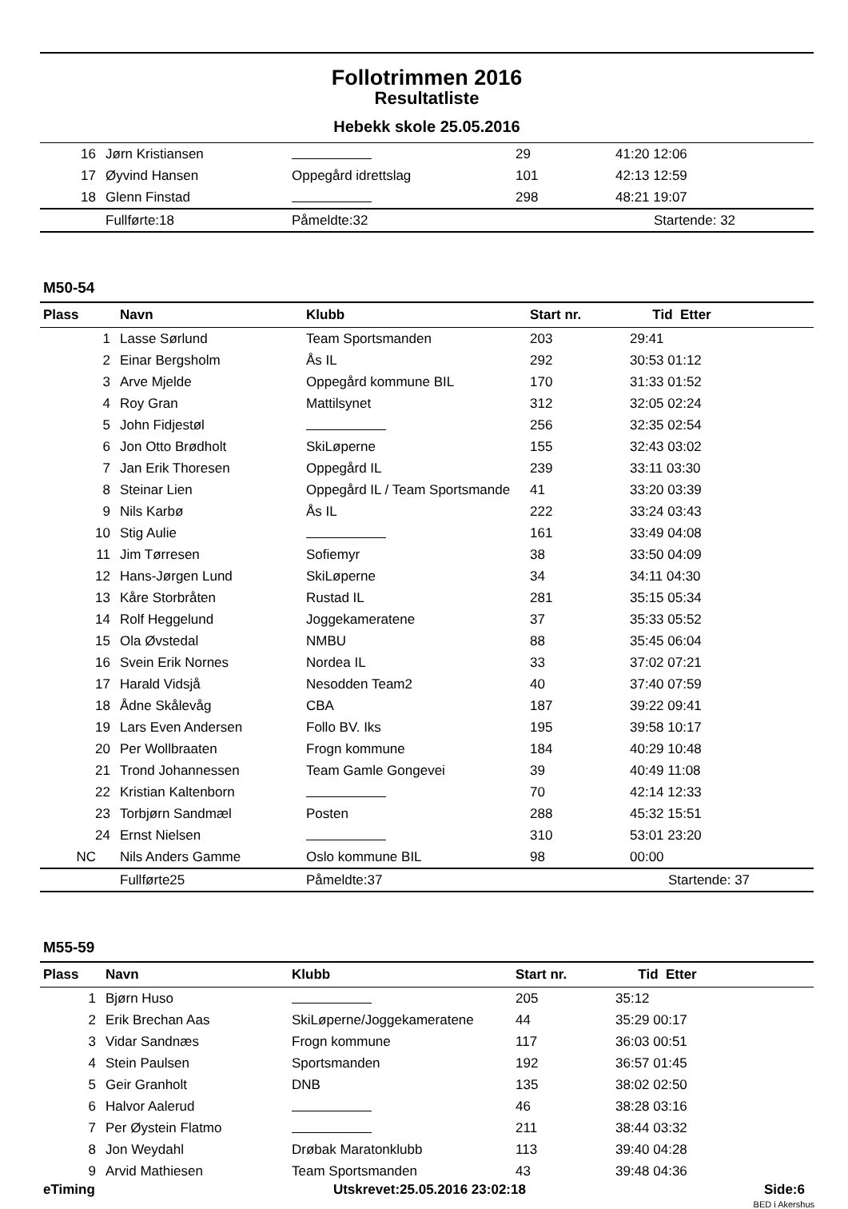Follotrimmen 2016
Resultatliste
Hebekk skole 25.05.2016
| 16 | Jørn Kristiansen | | 29 | 41:20 12:06 |
| 17 | Øyvind Hansen | Oppegård idrettslag | 101 | 42:13 12:59 |
| 18 | Glenn Finstad | | 298 | 48:21 19:07 |
| | Fullførte:18 | Påmeldte:32 | | Startende: 32 |
M50-54
| Plass | Navn | Klubb | Start nr. | Tid Etter |
| --- | --- | --- | --- | --- |
| 1 | Lasse Sørlund | Team Sportsmanden | 203 | 29:41 |
| 2 | Einar Bergsholm | Ås IL | 292 | 30:53 01:12 |
| 3 | Arve Mjelde | Oppegård kommune BIL | 170 | 31:33 01:52 |
| 4 | Roy Gran | Mattilsynet | 312 | 32:05 02:24 |
| 5 | John Fidjestøl | | 256 | 32:35 02:54 |
| 6 | Jon Otto Brødholt | SkiLøperne | 155 | 32:43 03:02 |
| 7 | Jan Erik Thoresen | Oppegård IL | 239 | 33:11 03:30 |
| 8 | Steinar Lien | Oppegård IL / Team Sportsmande | 41 | 33:20 03:39 |
| 9 | Nils Karbø | Ås IL | 222 | 33:24 03:43 |
| 10 | Stig Aulie | | 161 | 33:49 04:08 |
| 11 | Jim Tørresen | Sofiemyr | 38 | 33:50 04:09 |
| 12 | Hans-Jørgen Lund | SkiLøperne | 34 | 34:11 04:30 |
| 13 | Kåre Storbråten | Rustad IL | 281 | 35:15 05:34 |
| 14 | Rolf Heggelund | Joggekameratene | 37 | 35:33 05:52 |
| 15 | Ola Øvstedal | NMBU | 88 | 35:45 06:04 |
| 16 | Svein Erik Nornes | Nordea IL | 33 | 37:02 07:21 |
| 17 | Harald Vidsjå | Nesodden Team2 | 40 | 37:40 07:59 |
| 18 | Ådne Skålevåg | CBA | 187 | 39:22 09:41 |
| 19 | Lars Even Andersen | Follo BV. Iks | 195 | 39:58 10:17 |
| 20 | Per Wollbraaten | Frogn kommune | 184 | 40:29 10:48 |
| 21 | Trond Johannessen | Team Gamle Gongevei | 39 | 40:49 11:08 |
| 22 | Kristian Kaltenborn | | 70 | 42:14 12:33 |
| 23 | Torbjørn Sandmæl | Posten | 288 | 45:32 15:51 |
| 24 | Ernst Nielsen | | 310 | 53:01 23:20 |
| NC | Nils Anders Gamme | Oslo kommune BIL | 98 | 00:00 |
| | Fullførte25 | Påmeldte:37 | | Startende: 37 |
M55-59
| Plass | Navn | Klubb | Start nr. | Tid Etter |
| --- | --- | --- | --- | --- |
| 1 | Bjørn Huso | | 205 | 35:12 |
| 2 | Erik Brechan Aas | SkiLøperne/Joggekameratene | 44 | 35:29 00:17 |
| 3 | Vidar Sandnæs | Frogn kommune | 117 | 36:03 00:51 |
| 4 | Stein Paulsen | Sportsmanden | 192 | 36:57 01:45 |
| 5 | Geir Granholt | DNB | 135 | 38:02 02:50 |
| 6 | Halvor Aalerud | | 46 | 38:28 03:16 |
| 7 | Per Øystein Flatmo | | 211 | 38:44 03:32 |
| 8 | Jon Weydahl | Drøbak Maratonklubb | 113 | 39:40 04:28 |
| 9 | Arvid Mathiesen | Team Sportsmanden | 43 | 39:48 04:36 |
eTiming Utskrevet:25.05.2016 23:02:18 Side:6
BED i Akershus